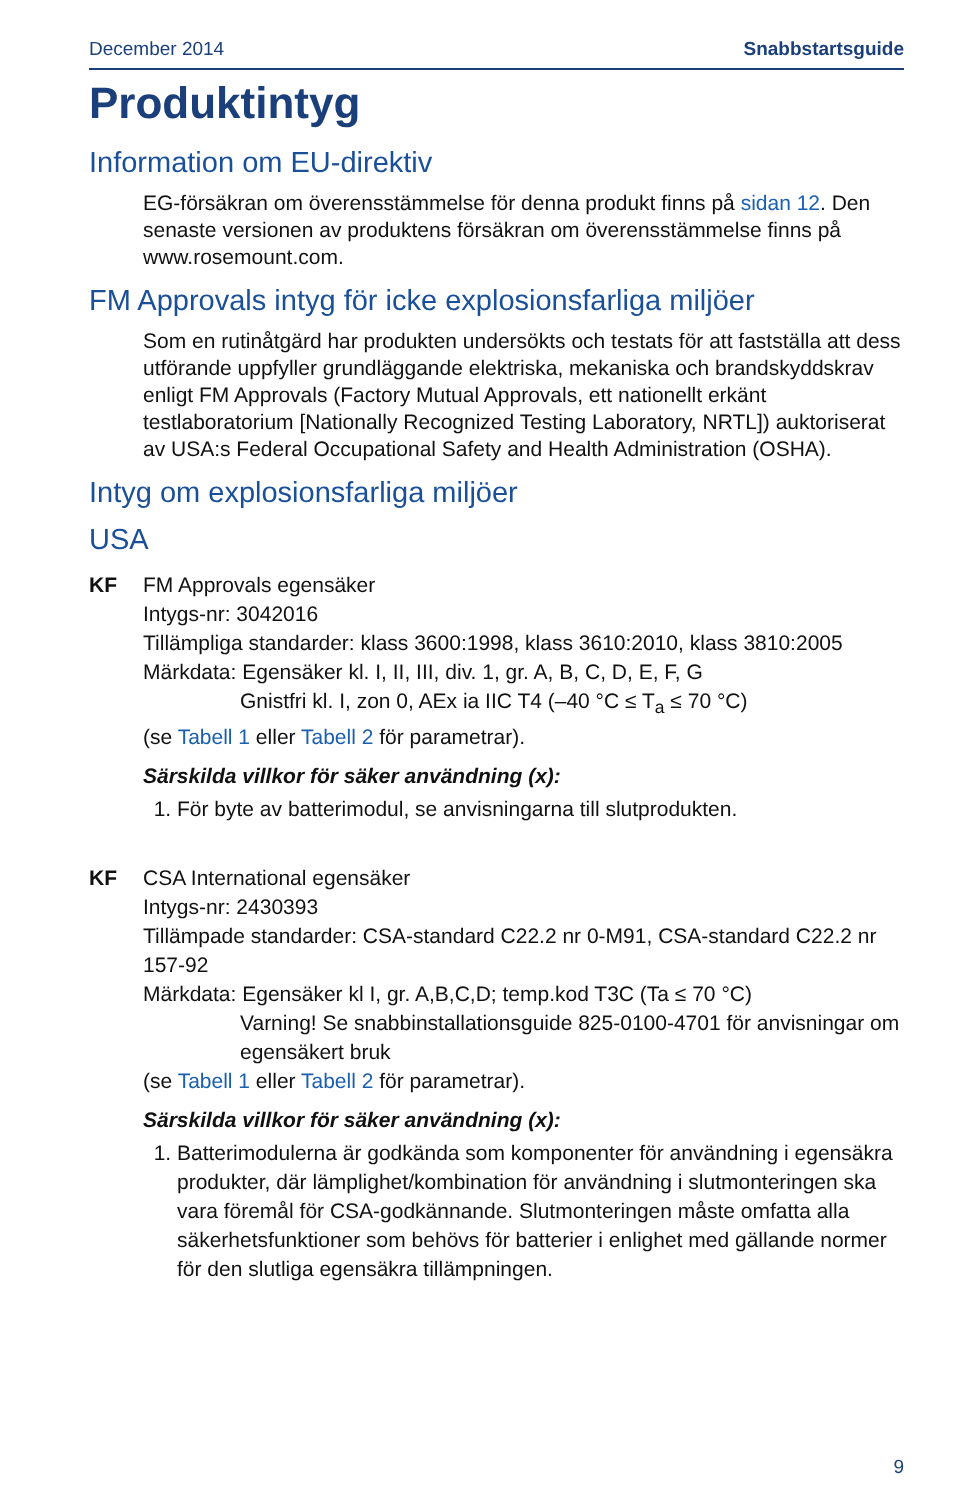December 2014 Snabbstartsguide
Produktintyg
Information om EU-direktiv
EG-försäkran om överensstämmelse för denna produkt finns på sidan 12. Den senaste versionen av produktens försäkran om överensstämmelse finns på www.rosemount.com.
FM Approvals intyg för icke explosionsfarliga miljöer
Som en rutinåtgärd har produkten undersökts och testats för att fastställa att dess utförande uppfyller grundläggande elektriska, mekaniska och brandskyddskrav enligt FM Approvals (Factory Mutual Approvals, ett nationellt erkänt testlaboratorium [Nationally Recognized Testing Laboratory, NRTL]) auktoriserat av USA:s Federal Occupational Safety and Health Administration (OSHA).
Intyg om explosionsfarliga miljöer
USA
KF FM Approvals egensäker
Intygs-nr: 3042016
Tillämpliga standarder: klass 3600:1998, klass 3610:2010, klass 3810:2005
Märkdata: Egensäker kl. I, II, III, div. 1, gr. A, B, C, D, E, F, G
Gnistfri kl. I, zon 0, AEx ia IIC T4 (–40 °C ≤ T<sub>a</sub> ≤ 70 °C)
(se Tabell 1 eller Tabell 2 för parametrar).
Särskilda villkor för säker användning (x):
1. För byte av batterimodul, se anvisningarna till slutprodukten.
KF CSA International egensäker
Intygs-nr: 2430393
Tillämpade standarder: CSA-standard C22.2 nr 0-M91, CSA-standard C22.2 nr 157-92
Märkdata: Egensäker kl I, gr. A,B,C,D; temp.kod T3C (Ta ≤ 70 °C)
Varning! Se snabbinstallationsguide 825-0100-4701 för anvisningar om egensäkert bruk
(se Tabell 1 eller Tabell 2 för parametrar).
Särskilda villkor för säker användning (x):
1. Batterimodulerna är godkända som komponenter för användning i egensäkra produkter, där lämplighet/kombination för användning i slutmonteringen ska vara föremål för CSA-godkännande. Slutmonteringen måste omfatta alla säkerhetsfunktioner som behövs för batterier i enlighet med gällande normer för den slutliga egensäkra tillämpningen.
9